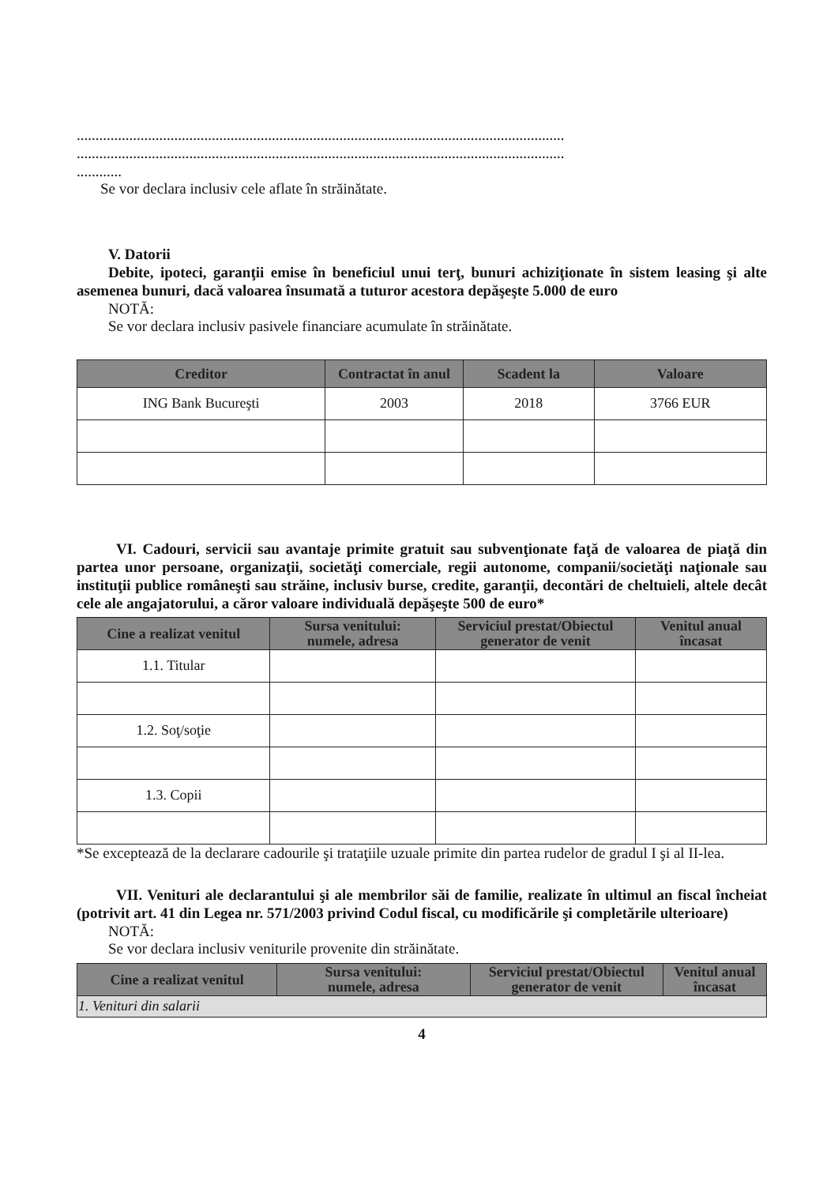..................................................................................................................................
..................................................................................................................................
............
Se vor declara inclusiv cele aflate în străinătate.
V. Datorii
Debite, ipoteci, garanţii emise în beneficiul unui terţ, bunuri achiziţionate în sistem leasing şi alte asemenea bunuri, dacă valoarea însumată a tuturor acestora depăşeşte 5.000 de euro
NOTĂ:
Se vor declara inclusiv pasivele financiare acumulate în străinătate.
| Creditor | Contractat în anul | Scadent la | Valoare |
| --- | --- | --- | --- |
| ING Bank Bucureşti | 2003 | 2018 | 3766 EUR |
VI. Cadouri, servicii sau avantaje primite gratuit sau subvenţionate faţă de valoarea de piaţă din partea unor persoane, organizaţii, societăţi comerciale, regii autonome, companii/societăţi naţionale sau instituţii publice româneşti sau străine, inclusiv burse, credite, garanţii, decontări de cheltuieli, altele decât cele ale angajatorului, a căror valoare individuală depăşeşte 500 de euro*
| Cine a realizat venitul | Sursa venitului: numele, adresa | Serviciul prestat/Obiectul generator de venit | Venitul anual încasat |
| --- | --- | --- | --- |
| 1.1. Titular | | | |
| 1.2. Soţ/soţie | | | |
| 1.3. Copii | | | |
*Se exceptează de la declarare cadourile şi trataţiile uzuale primite din partea rudelor de gradul I şi al II-lea.
VII. Venituri ale declarantului şi ale membrilor săi de familie, realizate în ultimul an fiscal încheiat (potrivit art. 41 din Legea nr. 571/2003 privind Codul fiscal, cu modificările şi completările ulterioare)
NOTĂ:
Se vor declara inclusiv veniturile provenite din străinătate.
| Cine a realizat venitul | Sursa venitului: numele, adresa | Serviciul prestat/Obiectul generator de venit | Venitul anual încasat |
| --- | --- | --- | --- |
| 1. Venituri din salarii | | | |
4